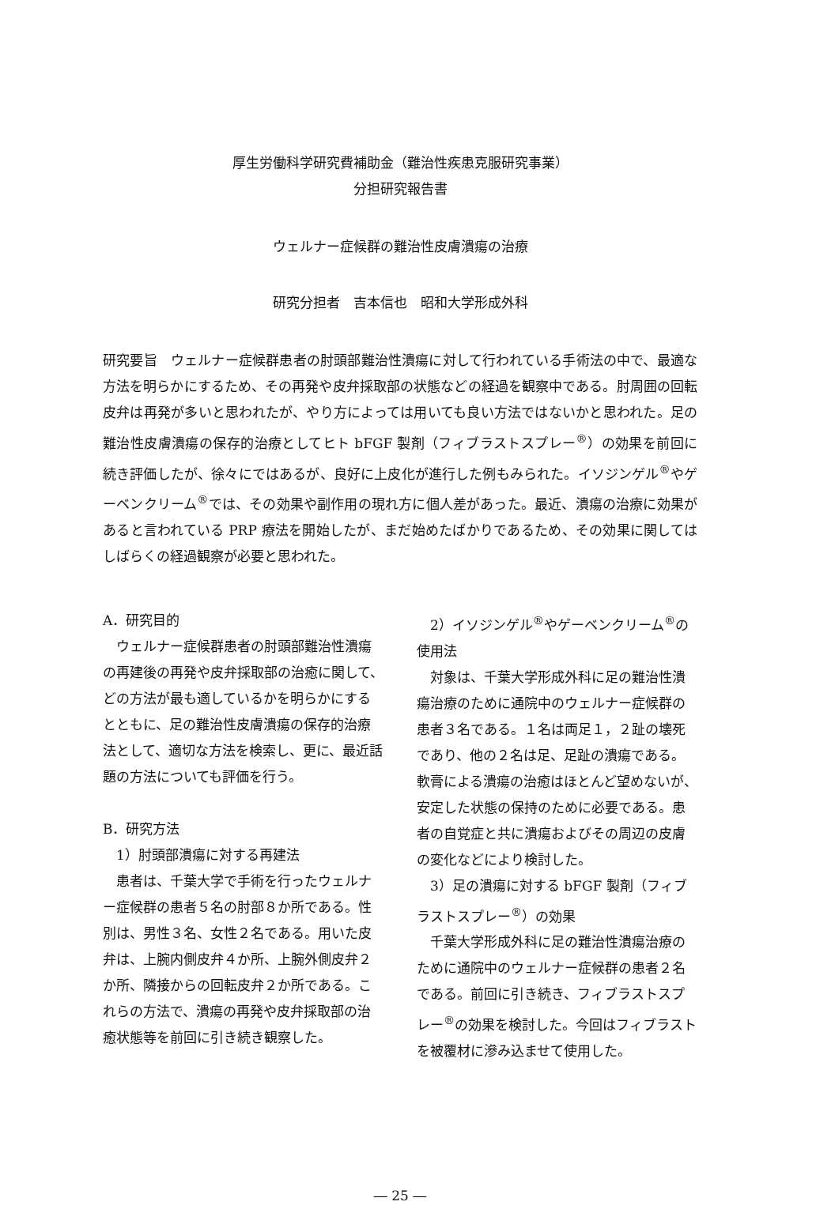厚生労働科学研究費補助金（難治性疾患克服研究事業）
分担研究報告書
ウェルナー症候群の難治性皮膚潰瘍の治療
研究分担者　吉本信也　昭和大学形成外科
研究要旨　ウェルナー症候群患者の肘頭部難治性潰瘍に対して行われている手術法の中で、最適な方法を明らかにするため、その再発や皮弁採取部の状態などの経過を観察中である。肘周囲の回転皮弁は再発が多いと思われたが、やり方によっては用いても良い方法ではないかと思われた。足の難治性皮膚潰瘍の保存的治療としてヒト bFGF 製剤（フィブラストスプレー<sup>®</sup>）の効果を前回に続き評価したが、徐々にではあるが、良好に上皮化が進行した例もみられた。イソジンゲル<sup>®</sup>やゲーベンクリーム<sup>®</sup>では、その効果や副作用の現れ方に個人差があった。最近、潰瘍の治療に効果があると言われている PRP 療法を開始したが、まだ始めたばかりであるため、その効果に関してはしばらくの経過観察が必要と思われた。
A．研究目的
ウェルナー症候群患者の肘頭部難治性潰瘍の再建後の再発や皮弁採取部の治癒に関して、どの方法が最も適しているかを明らかにするとともに、足の難治性皮膚潰瘍の保存的治療法として、適切な方法を検索し、更に、最近話題の方法についても評価を行う。
B．研究方法
1）肘頭部潰瘍に対する再建法
患者は、千葉大学で手術を行ったウェルナー症候群の患者５名の肘部８か所である。性別は、男性３名、女性２名である。用いた皮弁は、上腕内側皮弁４か所、上腕外側皮弁２か所、隣接からの回転皮弁２か所である。これらの方法で、潰瘍の再発や皮弁採取部の治癒状態等を前回に引き続き観察した。
2）イソジンゲル<sup>®</sup>やゲーベンクリーム<sup>®</sup>の使用法
対象は、千葉大学形成外科に足の難治性潰瘍治療のために通院中のウェルナー症候群の患者３名である。１名は両足１，２趾の壊死であり、他の２名は足、足趾の潰瘍である。軟膏による潰瘍の治癒はほとんど望めないが、安定した状態の保持のために必要である。患者の自覚症と共に潰瘍およびその周辺の皮膚の変化などにより検討した。
3）足の潰瘍に対する bFGF 製剤（フィブラストスプレー<sup>®</sup>）の効果
千葉大学形成外科に足の難治性潰瘍治療のために通院中のウェルナー症候群の患者２名である。前回に引き続き、フィブラストスプレー<sup>®</sup>の効果を検討した。今回はフィブラストを被覆材に滲み込ませて使用した。
― 25 ―